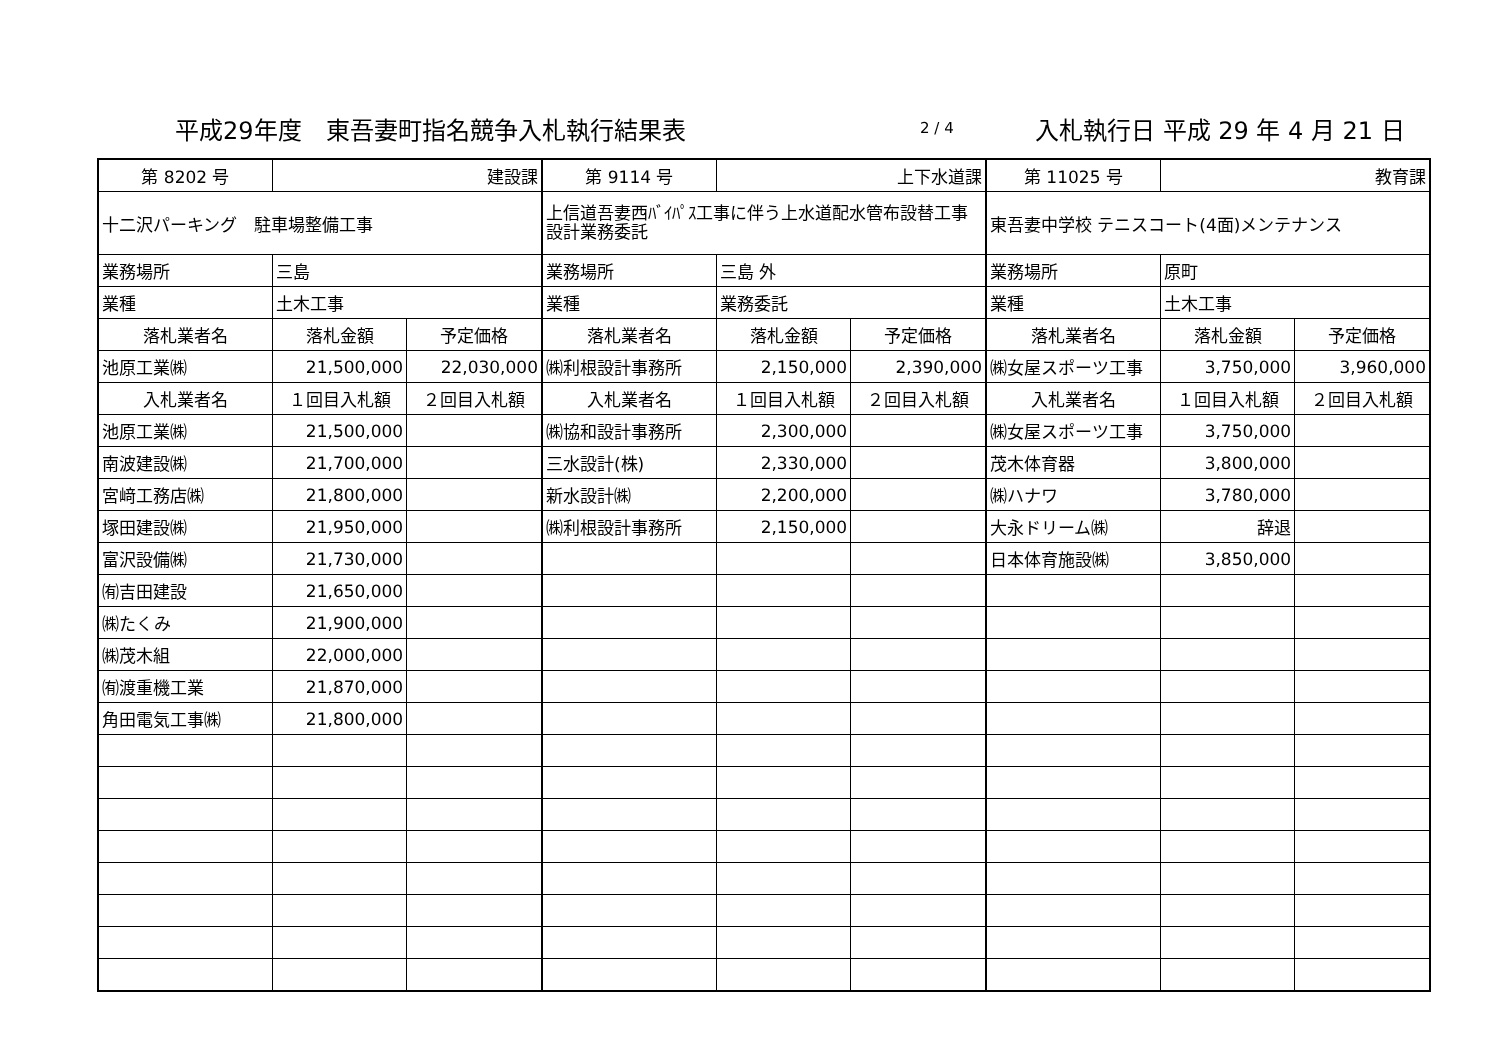平成29年度　東吾妻町指名競争入札執行結果表 2 / 4 入札執行日 平成 29 年 4 月 21 日
| 第 8202 号 | 建設課 | | 第 9114 号 | 上下水道課 | | 第 11025 号 | 教育課 | |
| 十二沢パーキング 駐車場整備工事 | | | 上信道吾妻西ﾊﾞｲﾊﾟｽ工事に伴う上水道配水管布設替工事設計業務委託 | | | 東吾妻中学校 テニスコート(4面)メンテナンス | | |
| 業務場所 | 三島 | | 業務場所 | 三島 外 | | 業務場所 | 原町 | |
| 業種 | 土木工事 | | 業種 | 業務委託 | | 業種 | 土木工事 | |
| 落札業者名 | 落札金額 | 予定価格 | 落札業者名 | 落札金額 | 予定価格 | 落札業者名 | 落札金額 | 予定価格 |
| 池原工業㈱ | 21,500,000 | 22,030,000 | ㈱利根設計事務所 | 2,150,000 | 2,390,000 | ㈱女屋スポーツ工事 | 3,750,000 | 3,960,000 |
| 入札業者名 | １回目入札額 | ２回目入札額 | 入札業者名 | １回目入札額 | ２回目入札額 | 入札業者名 | １回目入札額 | ２回目入札額 |
| 池原工業㈱ | 21,500,000 | | ㈱協和設計事務所 | 2,300,000 | | ㈱女屋スポーツ工事 | 3,750,000 | |
| 南波建設㈱ | 21,700,000 | | 三水設計(株) | 2,330,000 | | 茂木体育器 | 3,800,000 | |
| 宮﨑工務店㈱ | 21,800,000 | | 新水設計㈱ | 2,200,000 | | ㈱ハナワ | 3,780,000 | |
| 塚田建設㈱ | 21,950,000 | | ㈱利根設計事務所 | 2,150,000 | | 大永ドリーム㈱ | 辞退 | |
| 富沢設備㈱ | 21,730,000 | | | | | 日本体育施設㈱ | 3,850,000 | |
| ㈲吉田建設 | 21,650,000 | | | | | | | |
| ㈱たくみ | 21,900,000 | | | | | | | |
| ㈱茂木組 | 22,000,000 | | | | | | | |
| ㈲渡重機工業 | 21,870,000 | | | | | | | |
| 角田電気工事㈱ | 21,800,000 | | | | | | | |